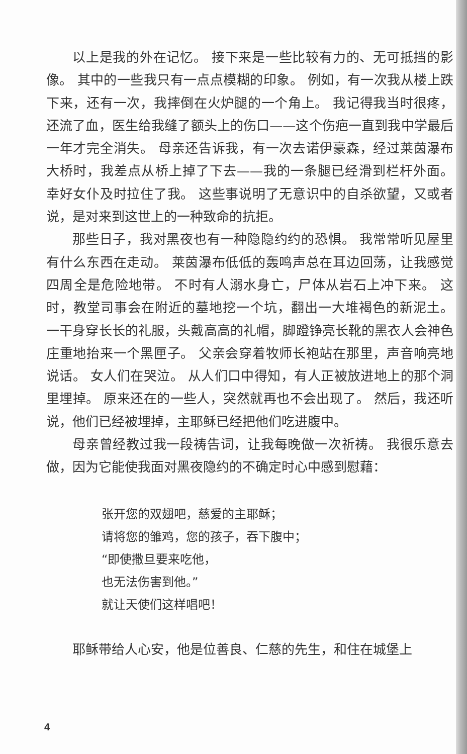以上是我的外在记忆。 接下来是一些比较有力的、无可抵挡的影像。 其中的一些我只有一点点模糊的印象。 例如，有一次我从楼上跌下来，还有一次，我摔倒在火炉腿的一个角上。 我记得我当时很疼，还流了血，医生给我缝了额头上的伤口——这个伤疤一直到我中学最后一年才完全消失。 母亲还告诉我，有一次去诺伊豪森，经过莱茵瀑布大桥时，我差点从桥上掉了下去——我的一条腿已经滑到栏杆外面。 幸好女仆及时拉住了我。 这些事说明了无意识中的自杀欲望，又或者说，是对来到这世上的一种致命的抗拒。
那些日子，我对黑夜也有一种隐隐约约的恐惧。 我常常听见屋里有什么东西在走动。 莱茵瀑布低低的轰鸣声总在耳边回荡，让我感觉四周全是危险地带。 不时有人溺水身亡，尸体从岩石上冲下来。 这时，教堂司事会在附近的墓地挖一个坑，翻出一大堆褐色的新泥土。 一干身穿长长的礼服，头戴高高的礼帽，脚蹬铮亮长靴的黑衣人会神色庄重地抬来一个黑匣子。 父亲会穿着牧师长袍站在那里，声音响亮地说话。 女人们在哭泣。 从人们口中得知，有人正被放进地上的那个洞里埋掉。 原来还在的一些人，突然就再也不会出现了。 然后，我还听说，他们已经被埋掉，主耶稣已经把他们吃进腹中。
母亲曾经教过我一段祷告词，让我每晚做一次祈祷。 我很乐意去做，因为它能使我面对黑夜隐约的不确定时心中感到慰藉：
张开您的双翅吧，慈爱的主耶稣；
请将您的雏鸡，您的孩子，吞下腹中；
“即使撒旦要来吃他，
也无法伤害到他。”
就让天使们这样唱吧！
耶稣带给人心安，他是位善良、仁慈的先生，和住在城堡上
4